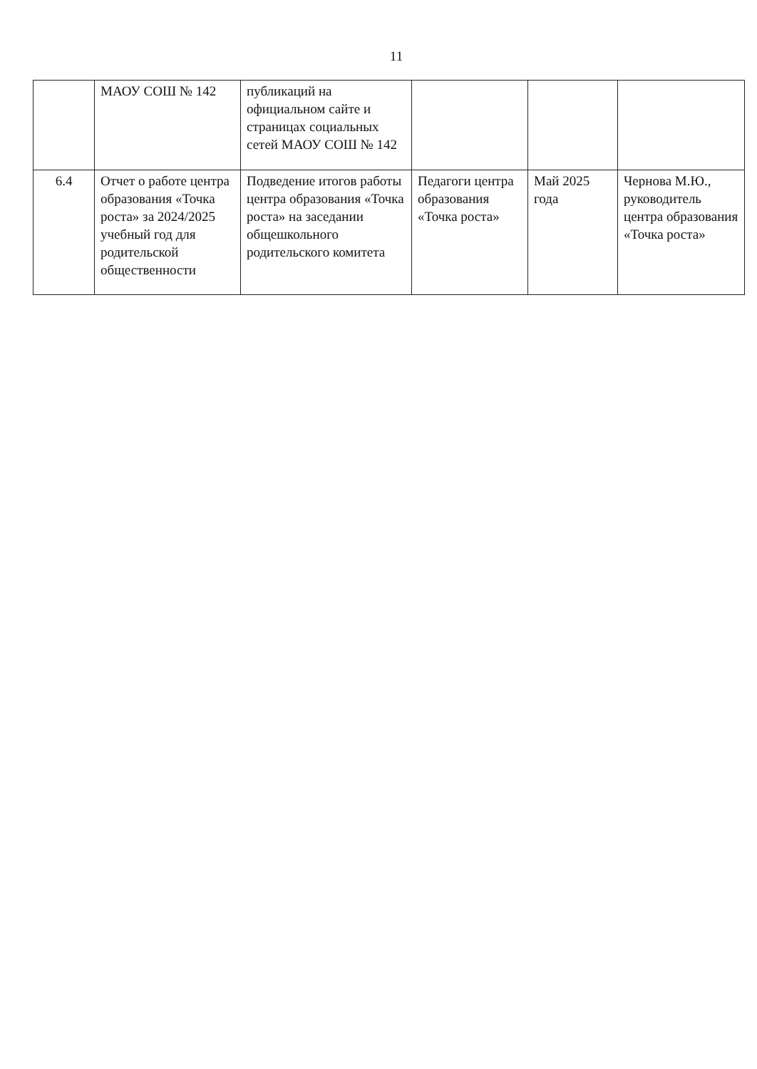11
| | МАОУ СОШ № 142 | публикаций на официальном сайте и страницах социальных сетей МАОУ СОШ № 142 | | | |
| 6.4 | Отчет о работе центра образования «Точка роста» за 2024/2025 учебный год для родительской общественности | Подведение итогов работы центра образования «Точка роста» на заседании общешкольного родительского комитета | Педагоги центра образования «Точка роста» | Май 2025 года | Чернова М.Ю., руководитель центра образования «Точка роста» |